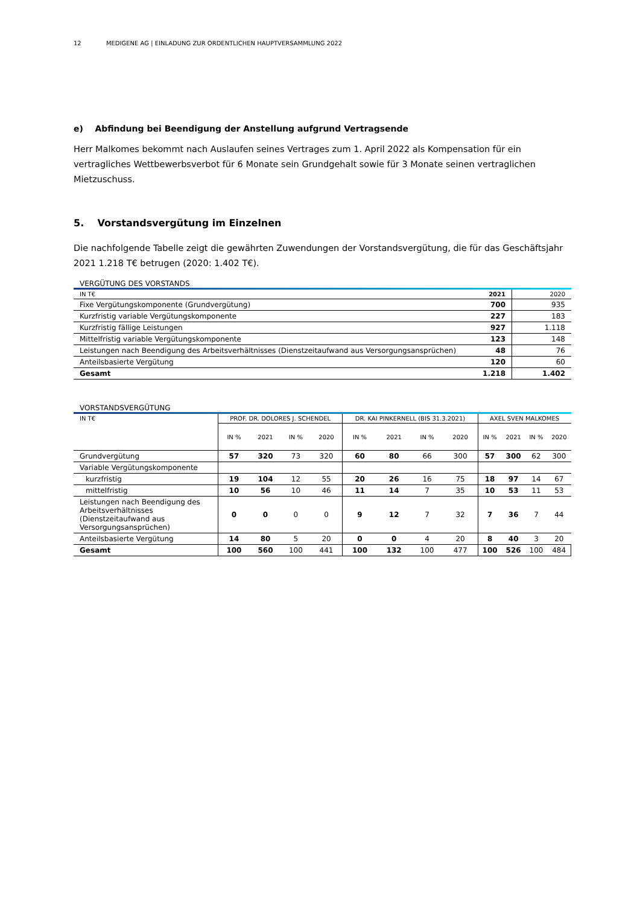12 MEDIGENE AG | EINLADUNG ZUR ORDENTLICHEN HAUPTVERSAMMLUNG 2022
e) Abfindung bei Beendigung der Anstellung aufgrund Vertragsende
Herr Malkomes bekommt nach Auslaufen seines Vertrages zum 1. April 2022 als Kompensation für ein vertragliches Wettbewerbsverbot für 6 Monate sein Grundgehalt sowie für 3 Monate seinen vertraglichen Mietzuschuss.
5. Vorstandsvergütung im Einzelnen
Die nachfolgende Tabelle zeigt die gewährten Zuwendungen der Vorstandsvergütung, die für das Geschäftsjahr 2021 1.218 T€ betrugen (2020: 1.402 T€).
VERGÜTUNG DES VORSTANDS
| IN T€ | 2021 | 2020 |
| Fixe Vergütungskomponente (Grundvergütung) | 700 | 935 |
| Kurzfristig variable Vergütungskomponente | 227 | 183 |
| Kurzfristig fällige Leistungen | 927 | 1.118 |
| Mittelfristig variable Vergütungskomponente | 123 | 148 |
| Leistungen nach Beendigung des Arbeitsverhältnisses (Dienstzeitaufwand aus Versorgungsansprüchen) | 48 | 76 |
| Anteilsbasierte Vergütung | 120 | 60 |
| Gesamt | 1.218 | 1.402 |
VORSTANDSVERGÜTUNG
| IN T€ | PROF. DR. DOLORES J. SCHENDEL | | | | DR. KAI PINKERNELL (BIS 31.3.2021) | | | | AXEL SVEN MALKOMES | | | |
| --- | --- | --- | --- | --- | --- | --- | --- | --- | --- | --- | --- | --- |
| | IN % | 2021 | IN % | 2020 | IN % | 2021 | IN % | 2020 | IN % | 2021 | IN % | 2020 |
| Grundvergütung | 57 | 320 | 73 | 320 | 60 | 80 | 66 | 300 | 57 | 300 | 62 | 300 |
| Variable Vergütungskomponente | | | | | | | | | | | | |
| kurzfristig | 19 | 104 | 12 | 55 | 20 | 26 | 16 | 75 | 18 | 97 | 14 | 67 |
| mittelfristig | 10 | 56 | 10 | 46 | 11 | 14 | 7 | 35 | 10 | 53 | 11 | 53 |
| Leistungen nach Beendigung des Arbeitsverhältnisses (Dienstzeitaufwand aus Versorgungsansprüchen) | 0 | 0 | 0 | 0 | 9 | 12 | 7 | 32 | 7 | 36 | 7 | 44 |
| Anteilsbasierte Vergütung | 14 | 80 | 5 | 20 | 0 | 0 | 4 | 20 | 8 | 40 | 3 | 20 |
| Gesamt | 100 | 560 | 100 | 441 | 100 | 132 | 100 | 477 | 100 | 526 | 100 | 484 |